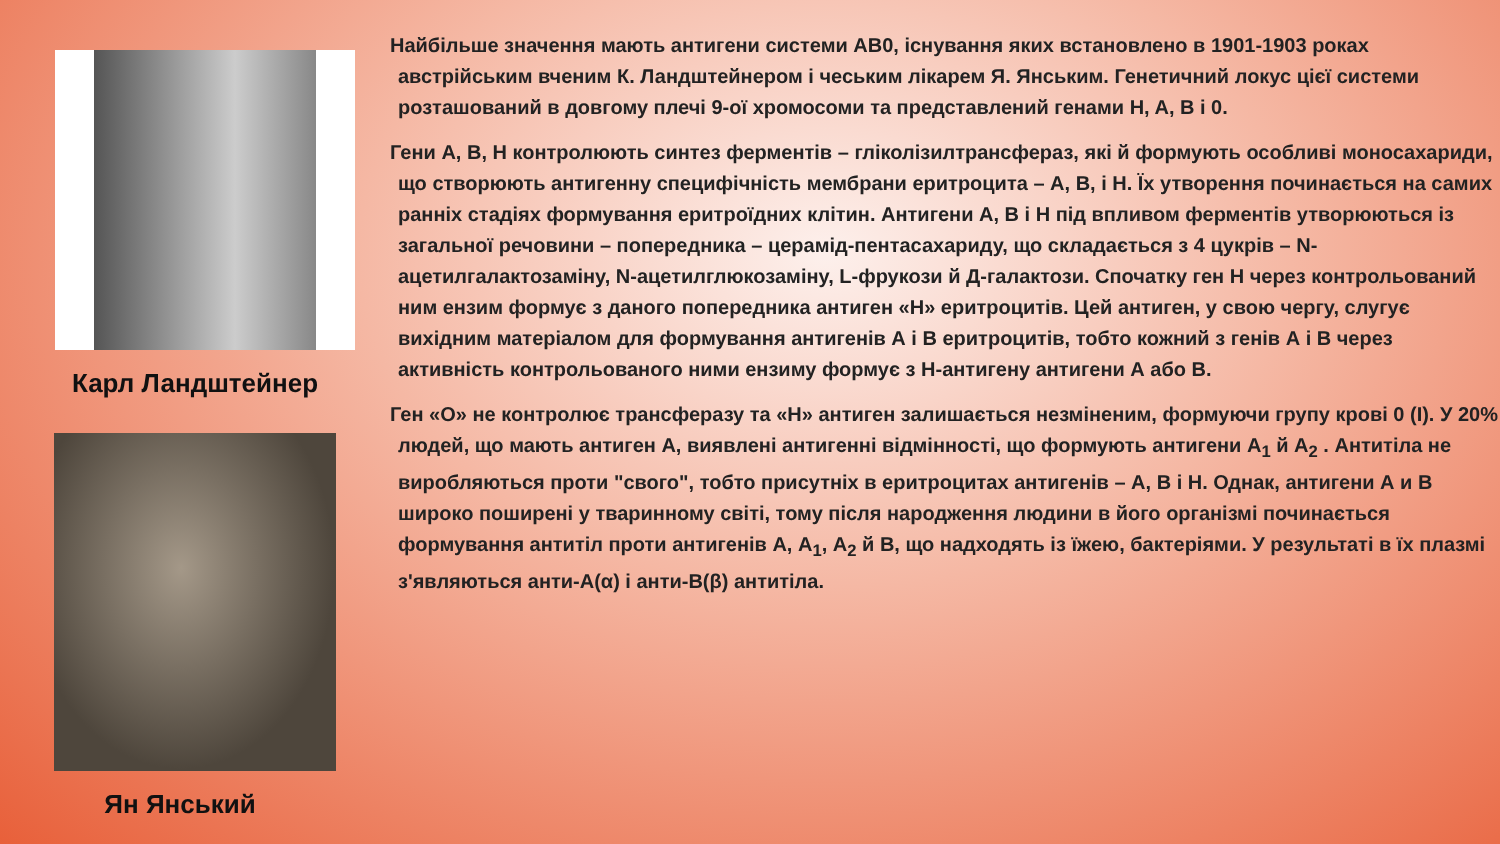Карл Ландштейнер
Ян Янський
Найбільше значення мають антигени системи АВ0, існування яких встановлено в 1901-1903 роках австрійським вченим К. Ландштейнером і чеським лікарем Я. Янським. Генетичний локус цієї системи розташований в довгому плечі 9-ої хромосоми та представлений генами H, A, B і 0.
Гени А, В, Н контролюють синтез ферментів – гліколізилтрансфераз, які й формують особливі моносахариди, що створюють антигенну специфічність мембрани еритроцита – А, В, і Н. Їх утворення починається на самих ранніх стадіях формування еритроїдних клітин. Антигени А, В і Н під впливом ферментів утворюються із загальної речовини – попередника – церамід-пентасахариду, що складається з 4 цукрів – N-ацетилгалактозаміну, N-ацетилглюкозаміну, L-фрукози й Д-галактози. Спочатку ген Н через контрольований ним ензим формує з даного попередника антиген «Н» еритроцитів. Цей антиген, у свою чергу, слугує вихідним матеріалом для формування антигенів А і В еритроцитів, тобто кожний з генів А і В через активність контрольованого ними ензиму формує з Н-антигену антигени А або В.
Ген «О» не контролює трансферазу та «Н» антиген залишається незміненим, формуючи групу крові 0 (I). У 20% людей, що мають антиген А, виявлені антигенні відмінності, що формують антигени А<sub>1</sub> й А<sub>2</sub> . Антитіла не виробляються проти "свого", тобто присутніх в еритроцитах антигенів – А, В і Н. Однак, антигени А и В широко поширені у тваринному світі, тому після народження людини в його організмі починається формування антитіл проти антигенів А, А<sub>1</sub>, А<sub>2</sub> й В, що надходять із їжею, бактеріями. У результаті в їх плазмі з'являються анти-А(α) і анти-В(β) антитіла.